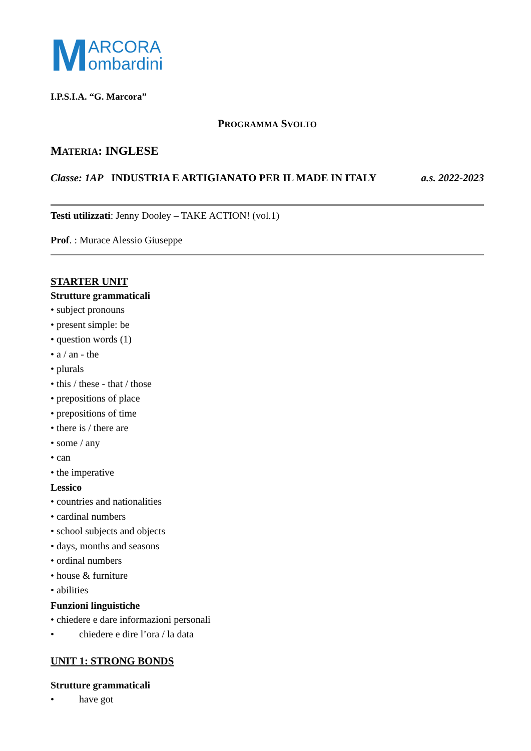M ARCORA
ombardini
I.P.S.I.A. “G. Marcora”
PROGRAMMA SVOLTO
MATERIA: INGLESE
Classe: 1AP INDUSTRIA E ARTIGIANATO PER IL MADE IN ITALY a.s. 2022-2023
Testi utilizzati: Jenny Dooley – TAKE ACTION! (vol.1)
Prof. : Murace Alessio Giuseppe
STARTER UNIT
Strutture grammaticali
• subject pronouns
• present simple: be
• question words (1)
• a / an - the
• plurals
• this / these - that / those
• prepositions of place
• prepositions of time
• there is / there are
• some / any
• can
• the imperative
Lessico
• countries and nationalities
• cardinal numbers
• school subjects and objects
• days, months and seasons
• ordinal numbers
• house & furniture
• abilities
Funzioni linguistiche
• chiedere e dare informazioni personali
• chiedere e dire l’ora / la data
UNIT 1: STRONG BONDS
Strutture grammaticali
• have got